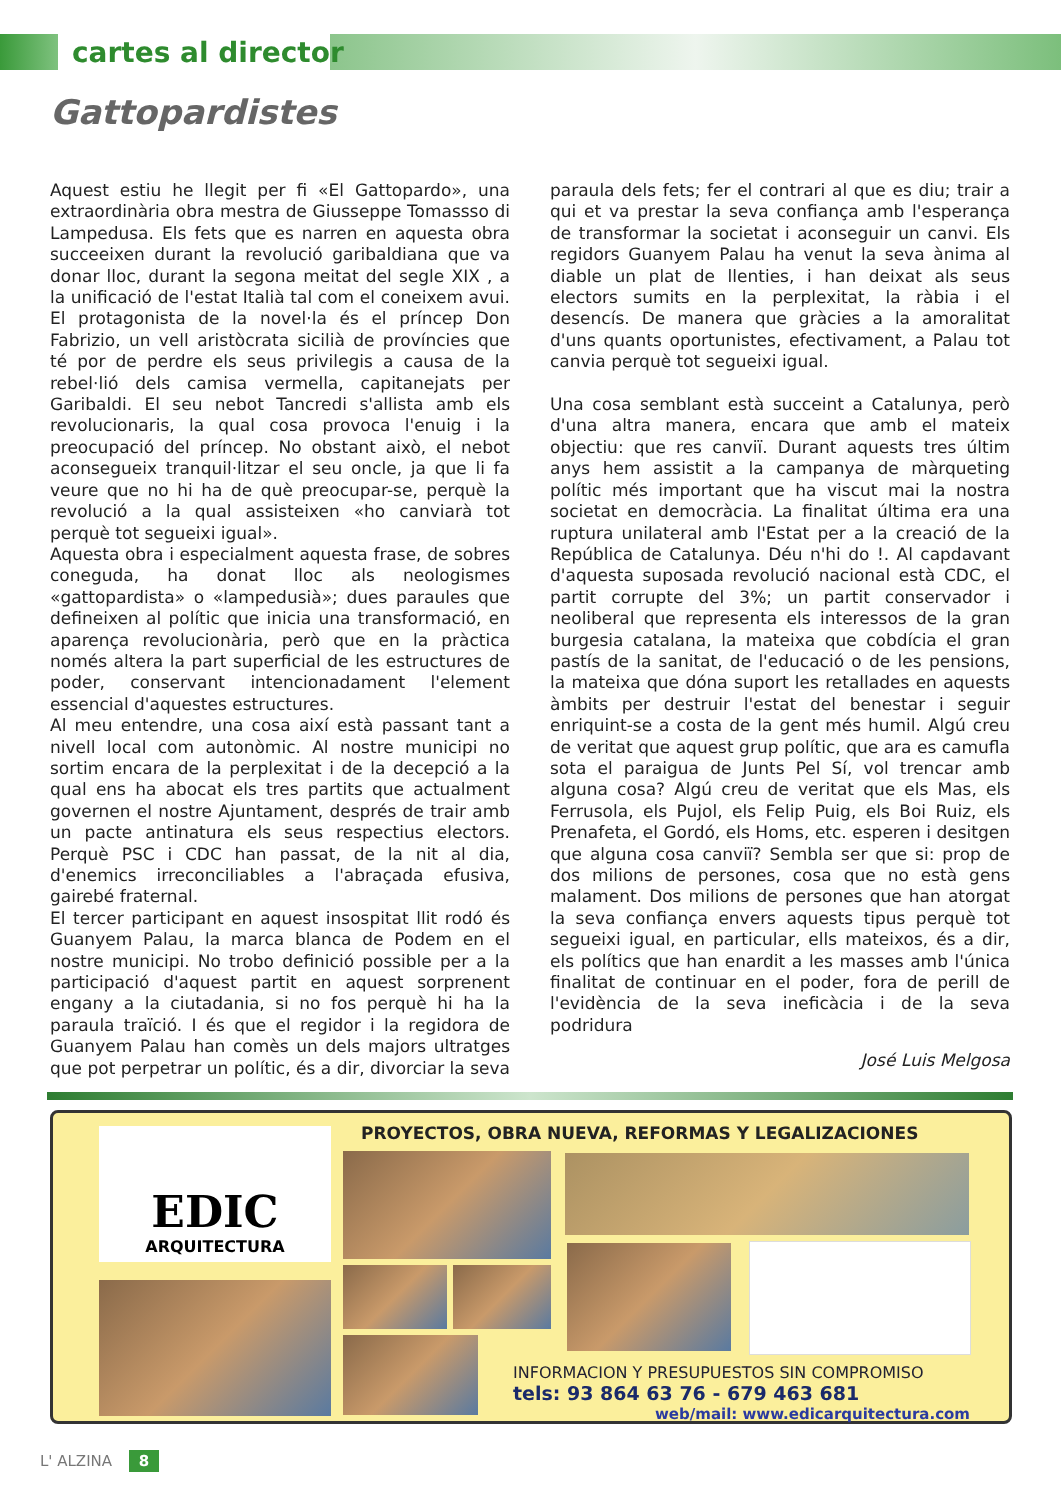cartes al director
Gattopardistes
Aquest estiu he llegit per fi «El Gattopardo», una extraordinària obra mestra de Giusseppe Tomassso di Lampedusa. Els fets que es narren en aquesta obra succeeixen durant la revolució garibaldiana que va donar lloc, durant la segona meitat del segle XIX , a la unificació de l'estat Italià tal com el coneixem avui. El protagonista de la novel·la és el príncep Don Fabrizio, un vell aristòcrata sicilià de províncies que té por de perdre els seus privilegis a causa de la rebel·lió dels camisa vermella, capitanejats per Garibaldi. El seu nebot Tancredi s'allista amb els revolucionaris, la qual cosa provoca l'enuig i la preocupació del príncep. No obstant això, el nebot aconsegueix tranquil·litzar el seu oncle, ja que li fa veure que no hi ha de què preocupar-se, perquè la revolució a la qual assisteixen «ho canviarà tot perquè tot segueixi igual».
Aquesta obra i especialment aquesta frase, de sobres coneguda, ha donat lloc als neologismes «gattopardista» o «lampedusià»; dues paraules que defineixen al polític que inicia una transformació, en aparença revolucionària, però que en la pràctica només altera la part superficial de les estructures de poder, conservant intencionadament l'element essencial d'aquestes estructures.
Al meu entendre, una cosa així està passant tant a nivell local com autonòmic. Al nostre municipi no sortim encara de la perplexitat i de la decepció a la qual ens ha abocat els tres partits que actualment governen el nostre Ajuntament, després de trair amb un pacte antinatura els seus respectius electors. Perquè PSC i CDC han passat, de la nit al dia, d'enemics irreconciliables a l'abraçada efusiva, gairebé fraternal.
El tercer participant en aquest insospitat llit rodó és Guanyem Palau, la marca blanca de Podem en el nostre municipi. No trobo definició possible per a la participació d'aquest partit en aquest sorprenent engany a la ciutadania, si no fos perquè hi ha la paraula traïció. I és que el regidor i la regidora de Guanyem Palau han comès un dels majors ultratges que pot perpetrar un polític, és a dir, divorciar la seva paraula dels fets; fer el contrari al que es diu; trair a qui et va prestar la seva confiança amb l'esperança de transformar la societat i aconseguir un canvi. Els regidors Guanyem Palau ha venut la seva ànima al diable un plat de llenties, i han deixat als seus electors sumits en la perplexitat, la ràbia i el desencís. De manera que gràcies a la amoralitat d'uns quants oportunistes, efectivament, a Palau tot canvia perquè tot segueixi igual.
Una cosa semblant està succeint a Catalunya, però d'una altra manera, encara que amb el mateix objectiu: que res canviï. Durant aquests tres últim anys hem assistit a la campanya de màrqueting polític més important que ha viscut mai la nostra societat en democràcia. La finalitat última era una ruptura unilateral amb l'Estat per a la creació de la República de Catalunya. Déu n'hi do !. Al capdavant d'aquesta suposada revolució nacional està CDC, el partit corrupte del 3%; un partit conservador i neoliberal que representa els interessos de la gran burgesia catalana, la mateixa que cobdícia el gran pastís de la sanitat, de l'educació o de les pensions, la mateixa que dóna suport les retallades en aquests àmbits per destruir l'estat del benestar i seguir enriquint-se a costa de la gent més humil. Algú creu de veritat que aquest grup polític, que ara es camufla sota el paraigua de Junts Pel Sí, vol trencar amb alguna cosa? Algú creu de veritat que els Mas, els Ferrusola, els Pujol, els Felip Puig, els Boi Ruiz, els Prenafeta, el Gordó, els Homs, etc. esperen i desitgen que alguna cosa canviï? Sembla ser que si: prop de dos milions de persones, cosa que no està gens malament. Dos milions de persones que han atorgat la seva confiança envers aquests tipus perquè tot segueixi igual, en particular, ells mateixos, és a dir, els polítics que han enardit a les masses amb l'única finalitat de continuar en el poder, fora de perill de l'evidència de la seva ineficàcia i de la seva podridura
José Luis Melgosa
PROYECTOS, OBRA NUEVA, REFORMAS Y LEGALIZACIONES
EDIC
ARQUITECTURA
INFORMACION Y PRESUPUESTOS SIN COMPROMISO
tels: 93 864 63 76 - 679 463 681
web/mail: www.edicarquitectura.com
L' ALZINA 8